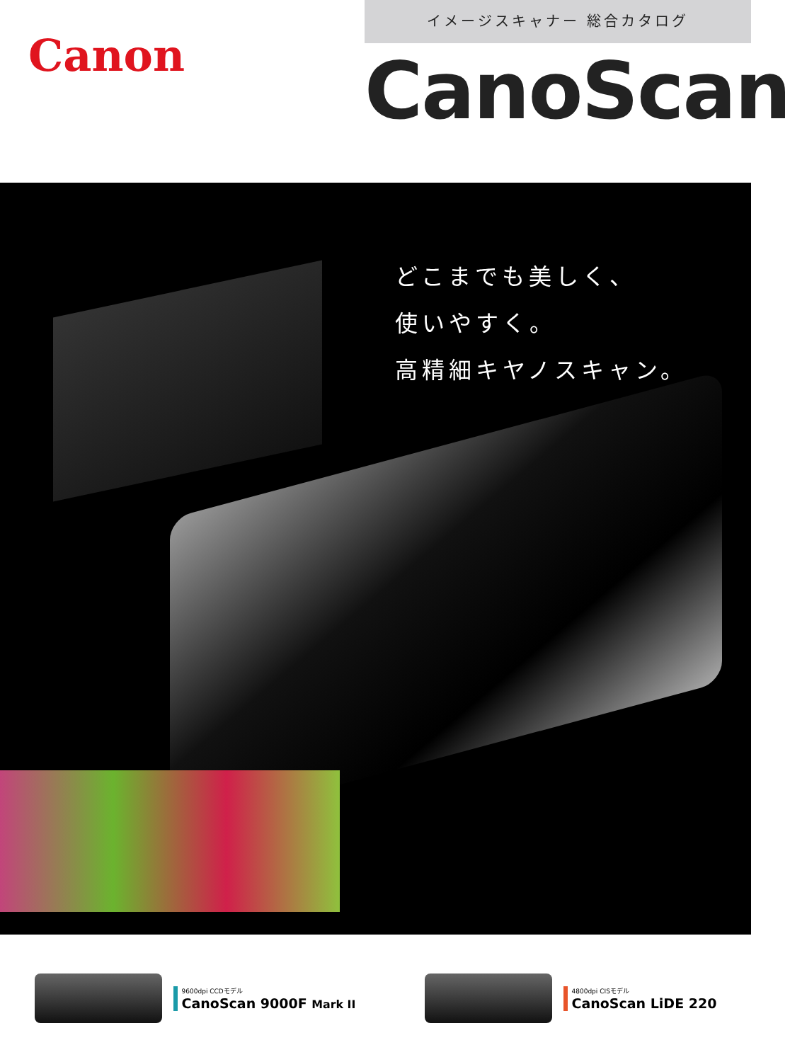Canon
イメージスキャナー 総合カタログ
CanoScan
どこまでも美しく、
使いやすく。
高精細キヤノスキャン。
9600dpi CCDモデル
CanoScan 9000F Mark II
4800dpi CISモデル
CanoScan LiDE 220